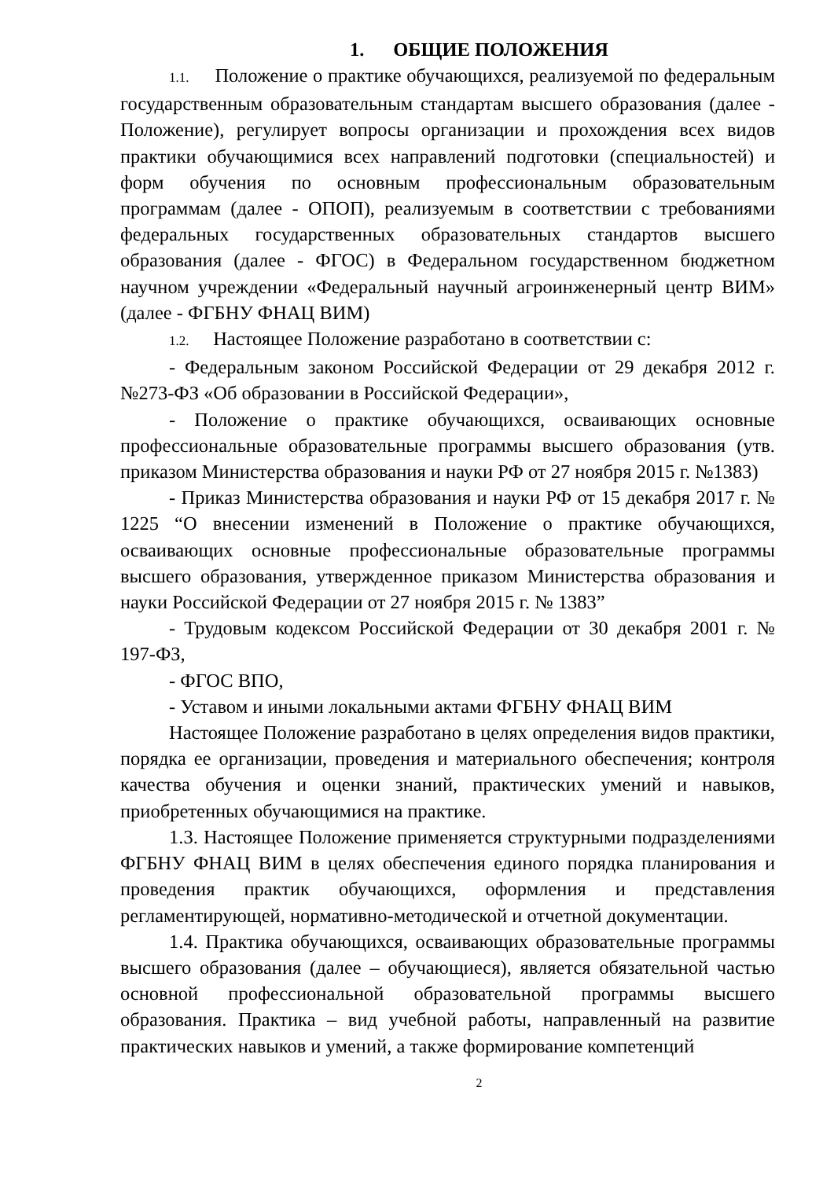1. ОБЩИЕ ПОЛОЖЕНИЯ
1.1. Положение о практике обучающихся, реализуемой по федеральным государственным образовательным стандартам высшего образования (далее - Положение), регулирует вопросы организации и прохождения всех видов практики обучающимися всех направлений подготовки (специальностей) и форм обучения по основным профессиональным образовательным программам (далее - ОПОП), реализуемым в соответствии с требованиями федеральных государственных образовательных стандартов высшего образования (далее - ФГОС) в Федеральном государственном бюджетном научном учреждении «Федеральный научный агроинженерный центр ВИМ» (далее - ФГБНУ ФНАЦ ВИМ)
1.2. Настоящее Положение разработано в соответствии с:
- Федеральным законом Российской Федерации от 29 декабря 2012 г. №273-ФЗ «Об образовании в Российской Федерации»,
- Положение о практике обучающихся, осваивающих основные профессиональные образовательные программы высшего образования (утв. приказом Министерства образования и науки РФ от 27 ноября 2015 г. №1383)
- Приказ Министерства образования и науки РФ от 15 декабря 2017 г. № 1225 “О внесении изменений в Положение о практике обучающихся, осваивающих основные профессиональные образовательные программы высшего образования, утвержденное приказом Министерства образования и науки Российской Федерации от 27 ноября 2015 г. № 1383”
- Трудовым кодексом Российской Федерации от 30 декабря 2001 г. № 197-ФЗ,
- ФГОС ВПО,
- Уставом и иными локальными актами ФГБНУ ФНАЦ ВИМ
Настоящее Положение разработано в целях определения видов практики, порядка ее организации, проведения и материального обеспечения; контроля качества обучения и оценки знаний, практических умений и навыков, приобретенных обучающимися на практике.
1.3. Настоящее Положение применяется структурными подразделениями ФГБНУ ФНАЦ ВИМ в целях обеспечения единого порядка планирования и проведения практик обучающихся, оформления и представления регламентирующей, нормативно-методической и отчетной документации.
1.4. Практика обучающихся, осваивающих образовательные программы высшего образования (далее – обучающиеся), является обязательной частью основной профессиональной образовательной программы высшего образования. Практика – вид учебной работы, направленный на развитие практических навыков и умений, а также формирование компетенций
2